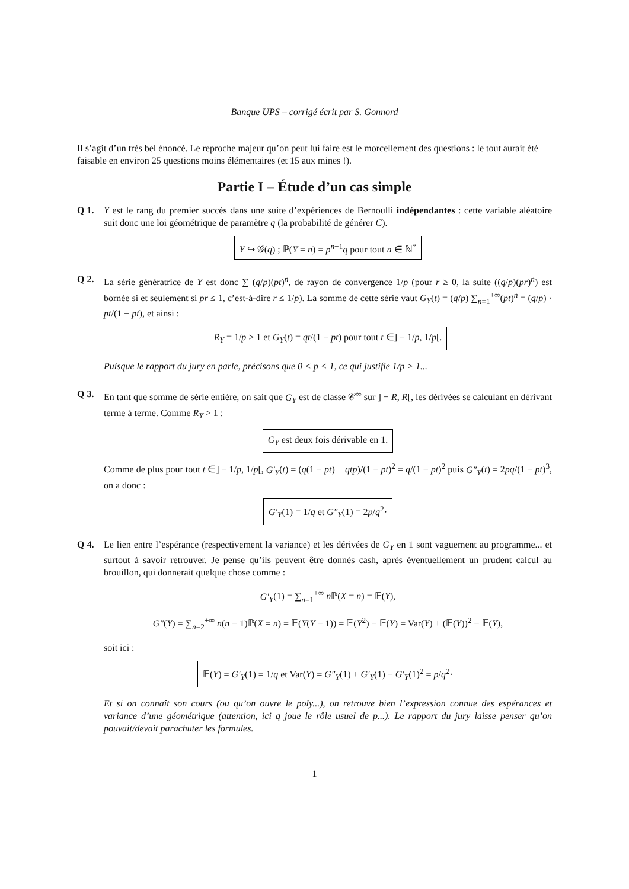Banque UPS – corrigé écrit par S. Gonnord
Il s’agit d’un très bel énoncé. Le reproche majeur qu’on peut lui faire est le morcellement des questions : le tout aurait été faisable en environ 25 questions moins élémentaires (et 15 aux mines !).
Partie I – Étude d’un cas simple
Q 1. Y est le rang du premier succès dans une suite d’expériences de Bernoulli indépendantes : cette variable aléatoire suit donc une loi géométrique de paramètre q (la probabilité de générer C).
Y ↪ 𝒢(q) ; ℙ(Y = n) = p<sup>n−1</sup>q pour tout n ∈ ℕ<sup>*</sup>
Q 2. La série génératrice de Y est donc ∑ (q/p)(pt)<sup>n</sup>, de rayon de convergence 1/p (pour r ≥ 0, la suite ((q/p)(pr)<sup>n</sup>) est bornée si et seulement si pr ≤ 1, c’est-à-dire r ≤ 1/p). La somme de cette série vaut G<sub>Y</sub>(t) = (q/p) ∑<sub>n=1</sub><sup>+∞</sup>(pt)<sup>n</sup> = (q/p) · pt/(1 − pt), et ainsi :
R<sub>Y</sub> = 1/p > 1 et G<sub>Y</sub>(t) = qt/(1 − pt) pour tout t ∈] − 1/p, 1/p[.
Puisque le rapport du jury en parle, précisons que 0 < p < 1, ce qui justifie 1/p > 1...
Q 3. En tant que somme de série entière, on sait que G<sub>Y</sub> est de classe 𝒞<sup>∞</sup> sur ] − R, R[, les dérivées se calculant en dérivant terme à terme. Comme R<sub>Y</sub> > 1 :
G<sub>Y</sub> est deux fois dérivable en 1.
Comme de plus pour tout t ∈] − 1/p, 1/p[, G′<sub>Y</sub>(t) = (q(1 − pt) + qtp)/(1 − pt)<sup>2</sup> = q/(1 − pt)<sup>2</sup> puis G″<sub>Y</sub>(t) = 2pq/(1 − pt)<sup>3</sup>, on a donc :
G′<sub>Y</sub>(1) = 1/q et G″<sub>Y</sub>(1) = 2p/q<sup>2</sup>·
Q 4. Le lien entre l’espérance (respectivement la variance) et les dérivées de G<sub>Y</sub> en 1 sont vaguement au programme... et surtout à savoir retrouver. Je pense qu’ils peuvent être donnés cash, après éventuellement un prudent calcul au brouillon, qui donnerait quelque chose comme :
G′<sub>Y</sub>(1) = ∑<sub>n=1</sub><sup>+∞</sup> n ℙ(X = n) = 𝔼(Y),
G″(Y) = ∑<sub>n=2</sub><sup>+∞</sup> n(n − 1)ℙ(X = n) = 𝔼(Y(Y − 1)) = 𝔼(Y<sup>2</sup>) − 𝔼(Y) = Var(Y) + (𝔼(Y))<sup>2</sup> − 𝔼(Y),
soit ici :
𝔼(Y) = G′<sub>Y</sub>(1) = 1/q et Var(Y) = G″<sub>Y</sub>(1) + G′<sub>Y</sub>(1) − G′<sub>Y</sub>(1)<sup>2</sup> = p/q<sup>2</sup>·
Et si on connaît son cours (ou qu’on ouvre le poly...), on retrouve bien l’expression connue des espérances et variance d’une géométrique (attention, ici q joue le rôle usuel de p...). Le rapport du jury laisse penser qu’on pouvait/devait parachuter les formules.
1